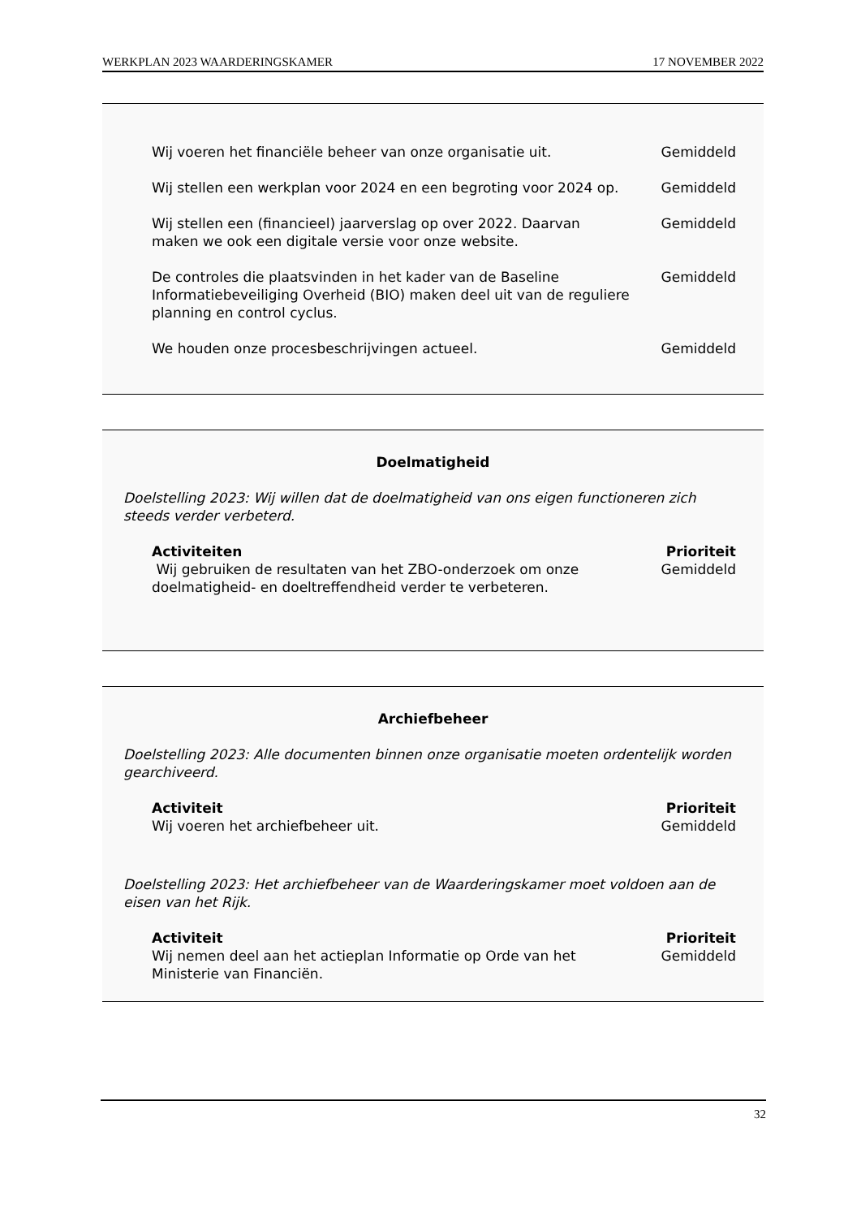WERKPLAN 2023 WAARDERINGSKAMER 17 NOVEMBER 2022
| Wij voeren het financiële beheer van onze organisatie uit. | Gemiddeld |
| Wij stellen een werkplan voor 2024 en een begroting voor 2024 op. | Gemiddeld |
| Wij stellen een (financieel) jaarverslag op over 2022. Daarvan maken we ook een digitale versie voor onze website. | Gemiddeld |
| De controles die plaatsvinden in het kader van de Baseline Informatiebeveiliging Overheid (BIO) maken deel uit van de reguliere planning en control cyclus. | Gemiddeld |
| We houden onze procesbeschrijvingen actueel. | Gemiddeld |
Doelmatigheid
Doelstelling 2023: Wij willen dat de doelmatigheid van ons eigen functioneren zich steeds verder verbeterd.
| Activiteiten | Prioriteit |
| --- | --- |
| Wij gebruiken de resultaten van het ZBO-onderzoek om onze doelmatigheid- en doeltreffendheid verder te verbeteren. | Gemiddeld |
Archiefbeheer
Doelstelling 2023: Alle documenten binnen onze organisatie moeten ordentelijk worden gearchiveerd.
| Activiteit | Prioriteit |
| --- | --- |
| Wij voeren het archiefbeheer uit. | Gemiddeld |
Doelstelling 2023: Het archiefbeheer van de Waarderingskamer moet voldoen aan de eisen van het Rijk.
| Activiteit | Prioriteit |
| --- | --- |
| Wij nemen deel aan het actieplan Informatie op Orde van het Ministerie van Financiën. | Gemiddeld |
32